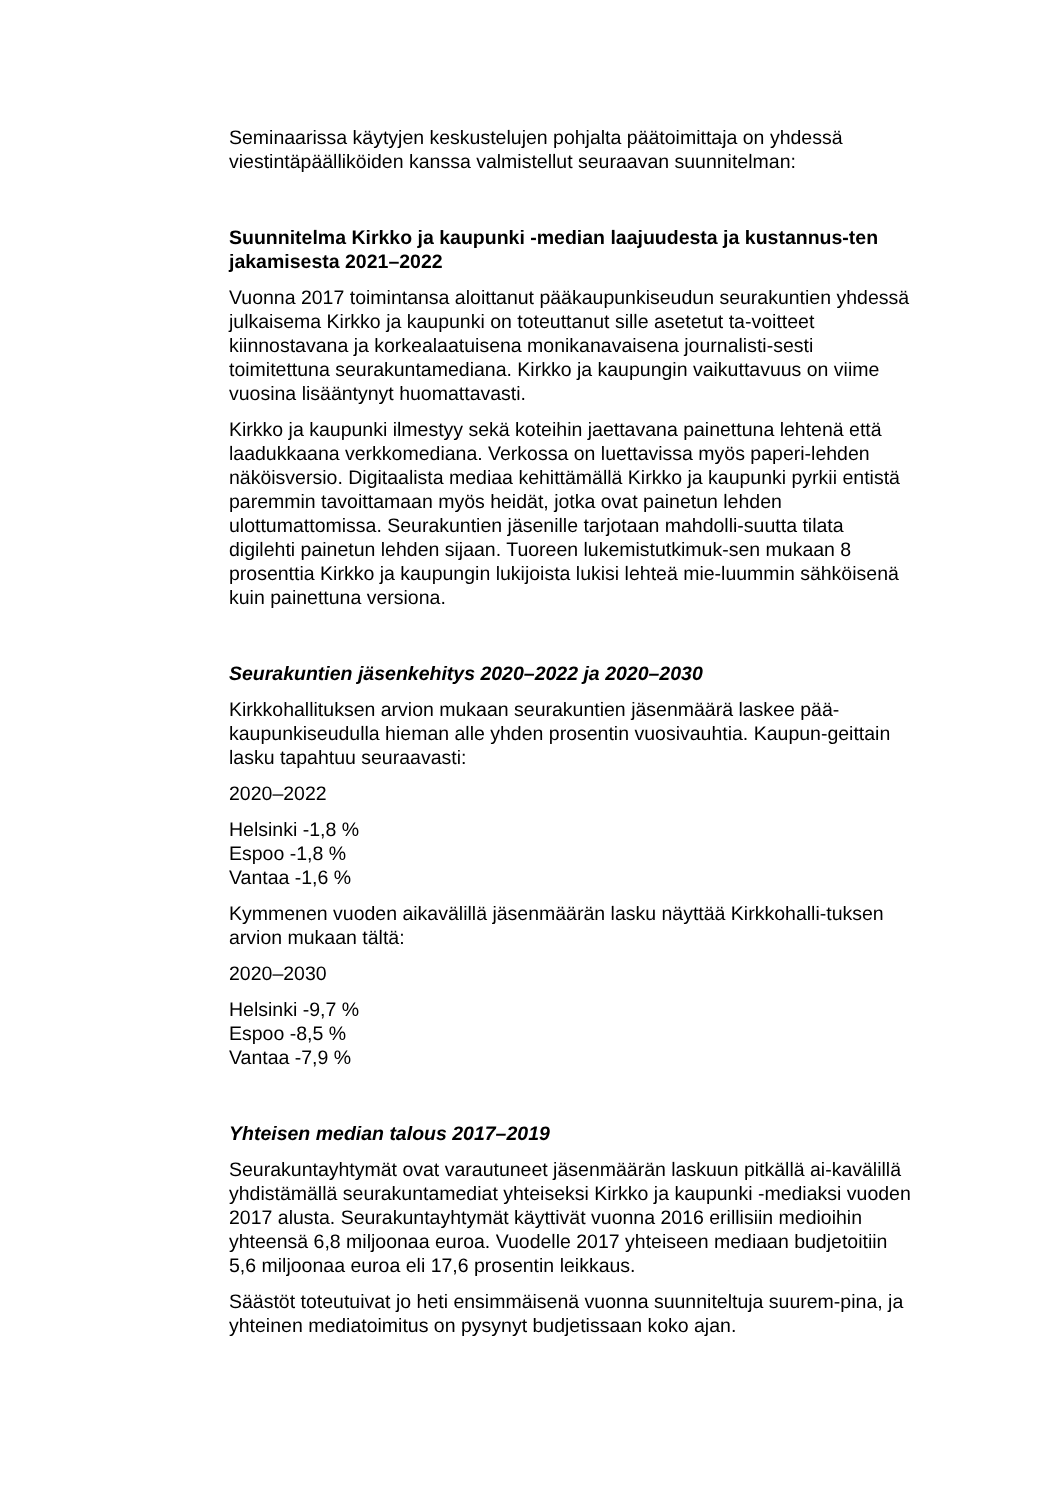Seminaarissa käytyjen keskustelujen pohjalta päätoimittaja on yhdessä viestintäpäälliköiden kanssa valmistellut seuraavan suunnitelman:
Suunnitelma Kirkko ja kaupunki -median laajuudesta ja kustannus-ten jakamisesta 2021–2022
Vuonna 2017 toimintansa aloittanut pääkaupunkiseudun seurakuntien yhdessä julkaisema Kirkko ja kaupunki on toteuttanut sille asetetut ta-voitteet kiinnostavana ja korkealaatuisena monikanavaisena journalisti-sesti toimitettuna seurakuntamediana. Kirkko ja kaupungin vaikuttavuus on viime vuosina lisääntynyt huomattavasti.
Kirkko ja kaupunki ilmestyy sekä koteihin jaettavana painettuna lehtenä että laadukkaana verkkomediana. Verkossa on luettavissa myös paperi-lehden näköisversio. Digitaalista mediaa kehittämällä Kirkko ja kaupunki pyrkii entistä paremmin tavoittamaan myös heidät, jotka ovat painetun lehden ulottumattomissa. Seurakuntien jäsenille tarjotaan mahdolli-suutta tilata digilehti painetun lehden sijaan. Tuoreen lukemistutkimuk-sen mukaan 8 prosenttia Kirkko ja kaupungin lukijoista lukisi lehteä mie-luummin sähköisenä kuin painettuna versiona.
Seurakuntien jäsenkehitys 2020–2022 ja 2020–2030
Kirkkohallituksen arvion mukaan seurakuntien jäsenmäärä laskee pää-kaupunkiseudulla hieman alle yhden prosentin vuosivauhtia. Kaupun-geittain lasku tapahtuu seuraavasti:
2020–2022
Helsinki -1,8 %
Espoo -1,8 %
Vantaa -1,6 %
Kymmenen vuoden aikavälillä jäsenmäärän lasku näyttää Kirkkohalli-tuksen arvion mukaan tältä:
2020–2030
Helsinki -9,7 %
Espoo -8,5 %
Vantaa -7,9 %
Yhteisen median talous 2017–2019
Seurakuntayhtymät ovat varautuneet jäsenmäärän laskuun pitkällä ai-kavälillä yhdistämällä seurakuntamediat yhteiseksi Kirkko ja kaupunki -mediaksi vuoden 2017 alusta. Seurakuntayhtymät käyttivät vuonna 2016 erillisiin medioihin yhteensä 6,8 miljoonaa euroa. Vuodelle 2017 yhteiseen mediaan budjetoitiin 5,6 miljoonaa euroa eli 17,6 prosentin leikkaus.
Säästöt toteutuivat jo heti ensimmäisenä vuonna suunniteltuja suurem-pina, ja yhteinen mediatoimitus on pysynyt budjetissaan koko ajan.